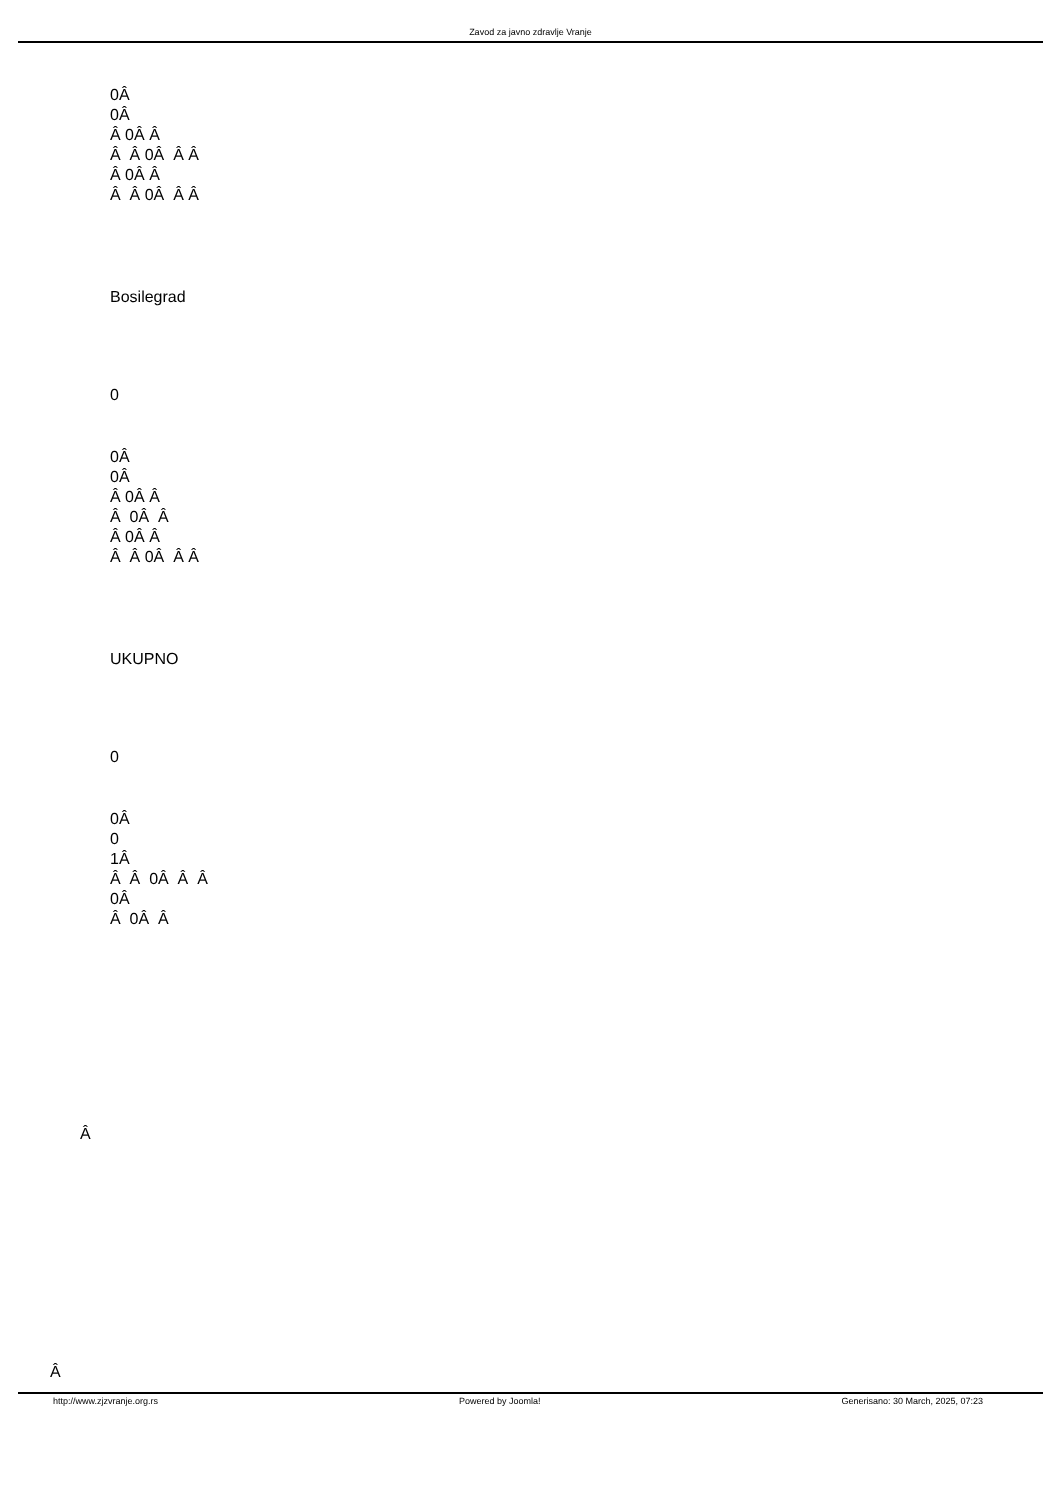Zavod za javno zdravlje Vranje
0Â 0Â Â 0Â Â Â Â 0Â Â Â Â 0Â Â Â Â 0Â Â Â
Bosilegrad
0
0Â 0Â Â 0Â Â Â 0Â Â Â 0Â Â Â Â 0Â Â Â
UKUPNO
0
0Â 0 1Â Â Â 0Â Â Â 0Â Â 0Â Â
Â
Â
http://www.zjzvranje.org.rs Powered by Joomla! Generisano: 30 March, 2025, 07:23